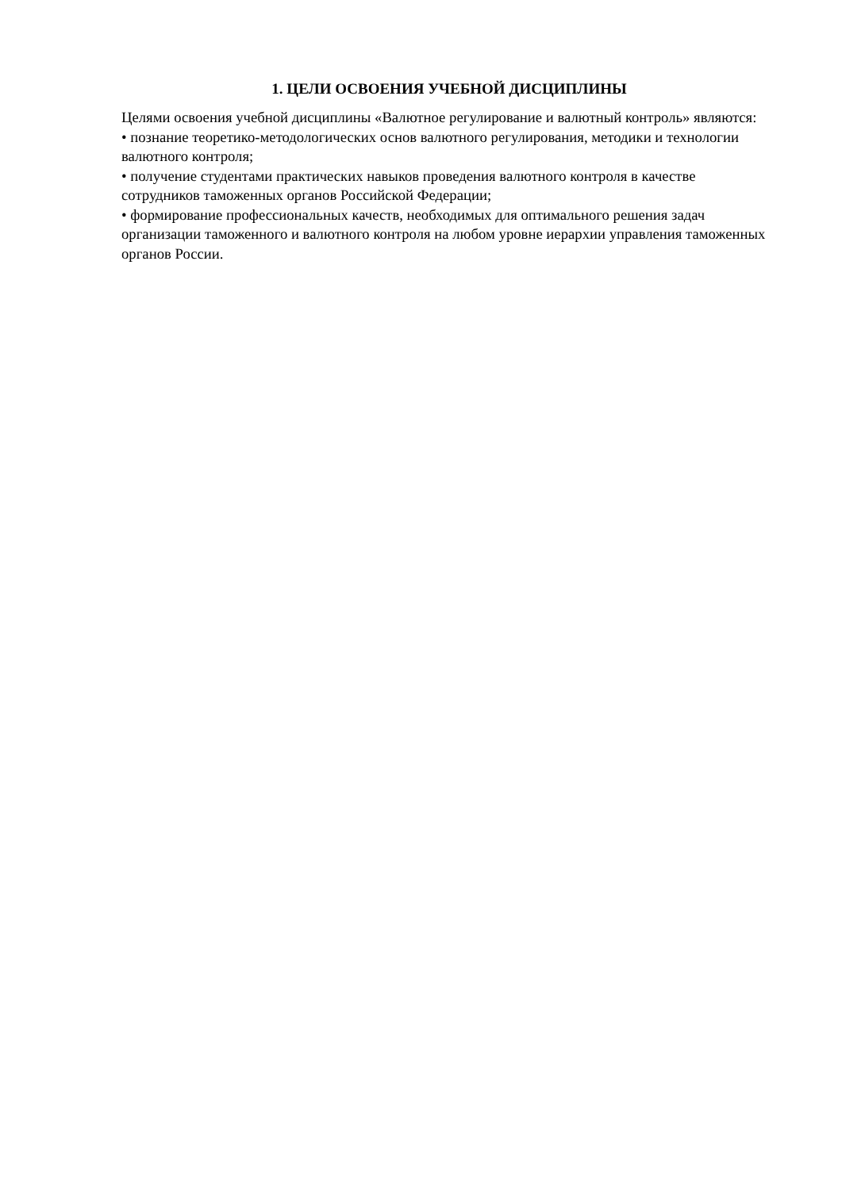1. ЦЕЛИ ОСВОЕНИЯ УЧЕБНОЙ ДИСЦИПЛИНЫ
Целями освоения учебной дисциплины «Валютное регулирование и валютный контроль» являются:
• познание теоретико-методологических основ валютного регулирования, методики и технологии валютного контроля;
• получение студентами практических навыков проведения валютного контроля в качестве сотрудников таможенных органов Российской Федерации;
• формирование профессиональных качеств, необходимых для оптимального решения задач организации таможенного и валютного контроля на любом уровне иерархии управления таможенных органов России.